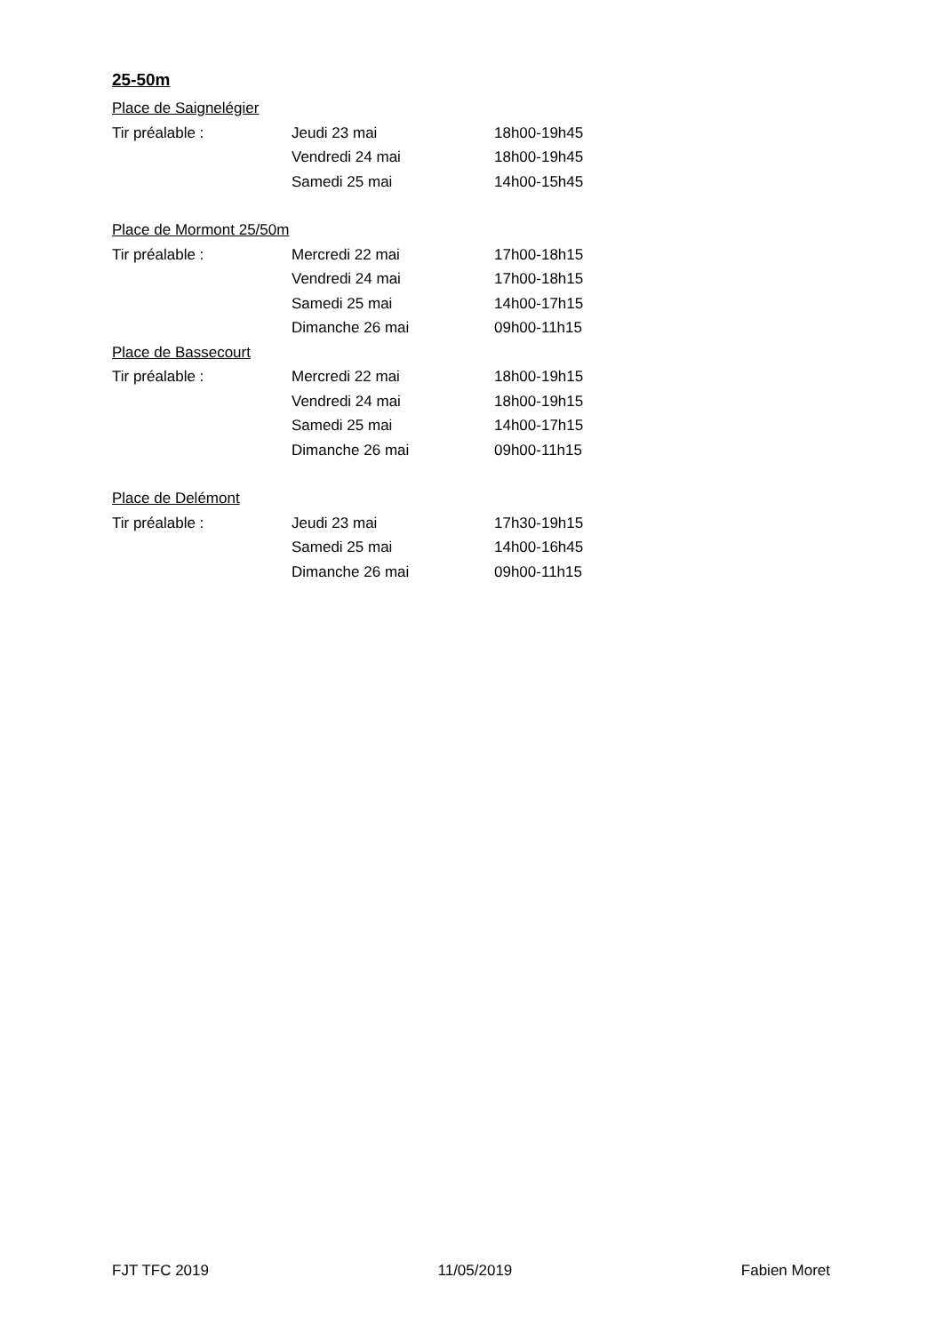25-50m
Place de Saignelégier
| Tir préalable : | Jeudi 23 mai | 18h00-19h45 |
| | Vendredi 24 mai | 18h00-19h45 |
| | Samedi 25 mai | 14h00-15h45 |
Place de Mormont 25/50m
| Tir préalable : | Mercredi 22 mai | 17h00-18h15 |
| | Vendredi 24 mai | 17h00-18h15 |
| | Samedi 25 mai | 14h00-17h15 |
| | Dimanche 26 mai | 09h00-11h15 |
Place de Bassecourt
| Tir préalable : | Mercredi 22 mai | 18h00-19h15 |
| | Vendredi 24 mai | 18h00-19h15 |
| | Samedi 25 mai | 14h00-17h15 |
| | Dimanche 26 mai | 09h00-11h15 |
Place de Delémont
| Tir préalable : | Jeudi 23 mai | 17h30-19h15 |
| | Samedi 25 mai | 14h00-16h45 |
| | Dimanche 26 mai | 09h00-11h15 |
FJT TFC 2019 11/05/2019 Fabien Moret